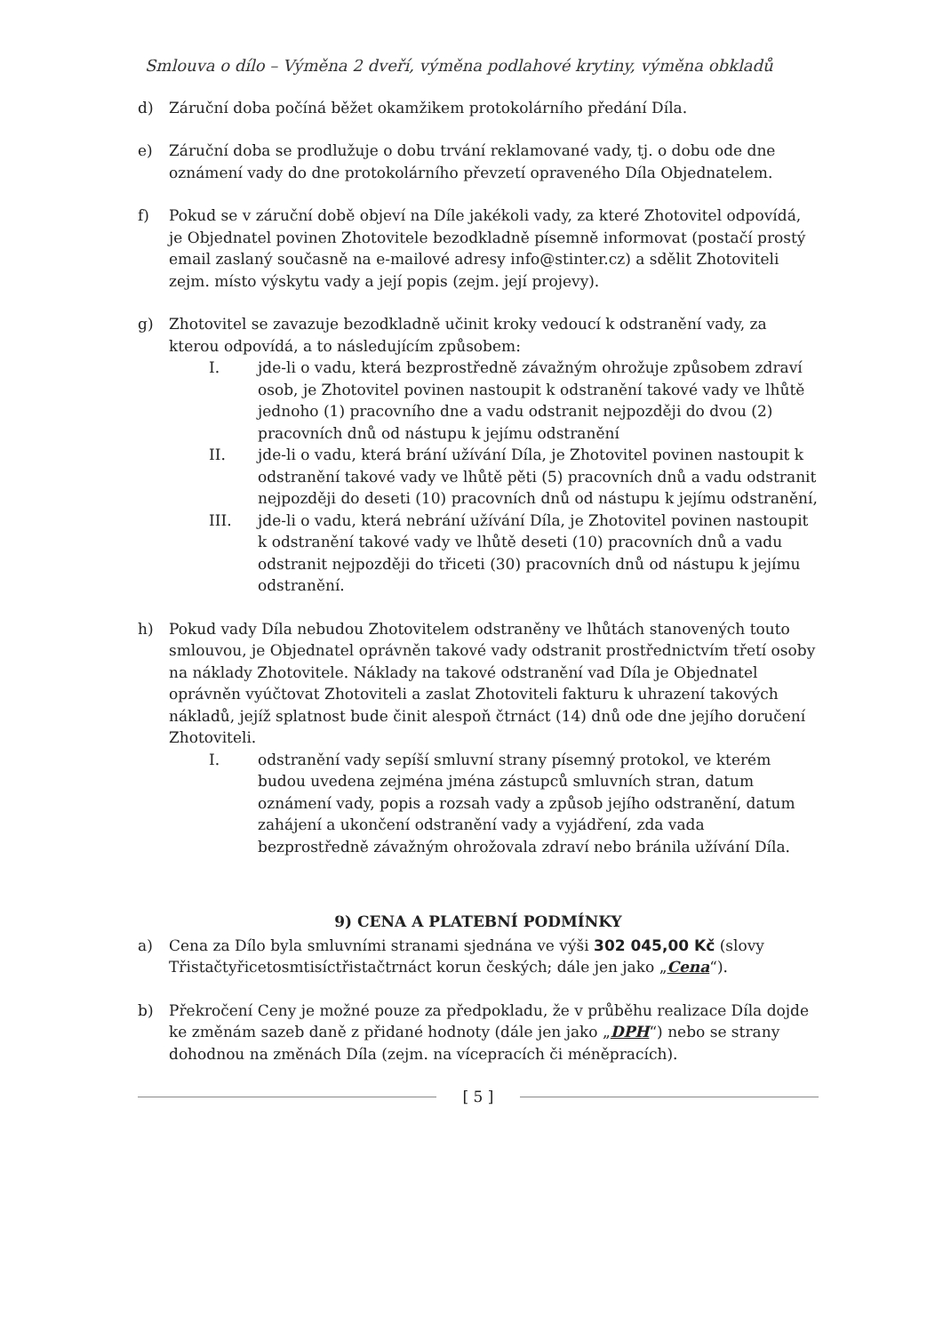Smlouva o dílo – Výměna 2 dveří, výměna podlahové krytiny, výměna obkladů
d) Záruční doba počíná běžet okamžikem protokolárního předání Díla.
e) Záruční doba se prodlužuje o dobu trvání reklamované vady, tj. o dobu ode dne oznámení vady do dne protokolárního převzetí opraveného Díla Objednatelem.
f) Pokud se v záruční době objeví na Díle jakékoli vady, za které Zhotovitel odpovídá, je Objednatel povinen Zhotovitele bezodkladně písemně informovat (postačí prostý email zaslaný současně na e-mailové adresy info@stinter.cz) a sdělit Zhotoviteli zejm. místo výskytu vady a její popis (zejm. její projevy).
g) Zhotovitel se zavazuje bezodkladně učinit kroky vedoucí k odstranění vady, za kterou odpovídá, a to následujícím způsobem:
I. jde-li o vadu, která bezprostředně závažným ohrožuje způsobem zdraví osob, je Zhotovitel povinen nastoupit k odstranění takové vady ve lhůtě jednoho (1) pracovního dne a vadu odstranit nejpozději do dvou (2) pracovních dnů od nástupu k jejímu odstranění
II. jde-li o vadu, která brání užívání Díla, je Zhotovitel povinen nastoupit k odstranění takové vady ve lhůtě pěti (5) pracovních dnů a vadu odstranit nejpozději do deseti (10) pracovních dnů od nástupu k jejímu odstranění,
III. jde-li o vadu, která nebrání užívání Díla, je Zhotovitel povinen nastoupit k odstranění takové vady ve lhůtě deseti (10) pracovních dnů a vadu odstranit nejpozději do třiceti (30) pracovních dnů od nástupu k jejímu odstranění.
h) Pokud vady Díla nebudou Zhotovitelem odstraněny ve lhůtách stanovených touto smlouvou, je Objednatel oprávněn takové vady odstranit prostřednictvím třetí osoby na náklady Zhotovitele. Náklady na takové odstranění vad Díla je Objednatel oprávněn vyúčtovat Zhotoviteli a zaslat Zhotoviteli fakturu k uhrazení takových nákladů, jejíž splatnost bude činit alespoň čtrnáct (14) dnů ode dne jejího doručení Zhotoviteli.
I. odstranění vady sepíší smluvní strany písemný protokol, ve kterém budou uvedena zejména jména zástupců smluvních stran, datum oznámení vady, popis a rozsah vady a způsob jejího odstranění, datum zahájení a ukončení odstranění vady a vyjádření, zda vada bezprostředně závažným ohrožovala zdraví nebo bránila užívání Díla.
9) CENA A PLATEBNÍ PODMÍNKY
a) Cena za Dílo byla smluvními stranami sjednána ve výši 302 045,00 Kč (slovy Třistačtyřicetosmtisíctřistačtrnáct korun českých; dále jen jako „Cena“).
b) Překročení Ceny je možné pouze za předpokladu, že v průběhu realizace Díla dojde ke změnám sazeb daně z přidané hodnoty (dále jen jako „DPH“) nebo se strany dohodnou na změnách Díla (zejm. na vícepracích či méněpracích).
[ 5 ]